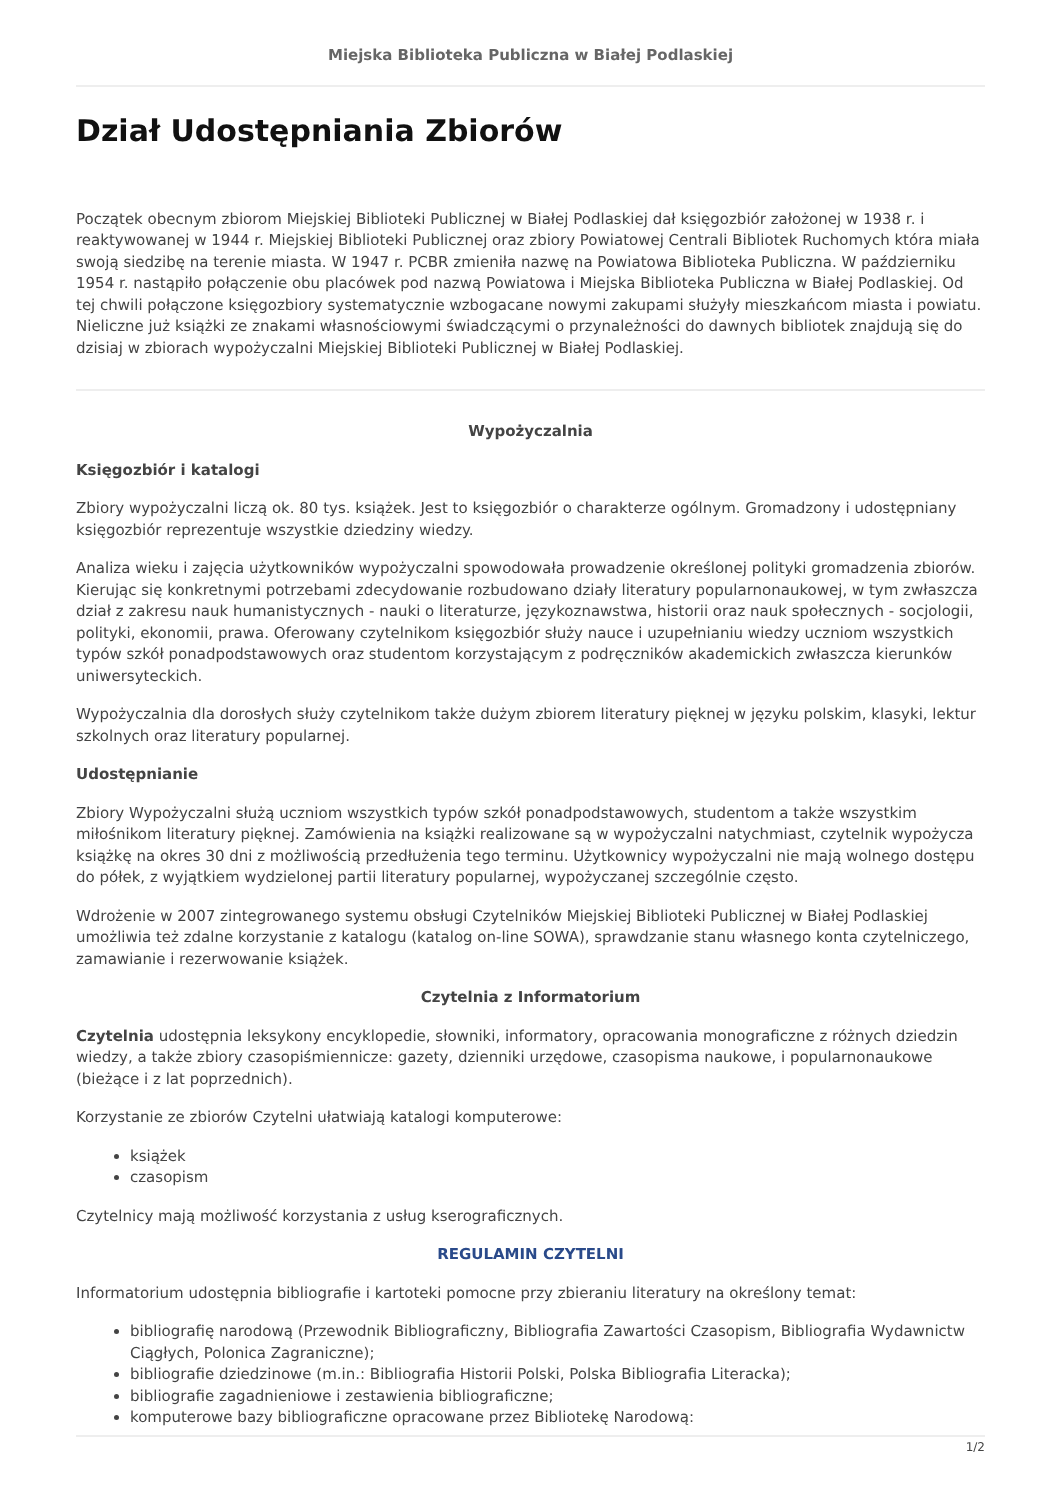Miejska Biblioteka Publiczna w Białej Podlaskiej
Dział Udostępniania Zbiorów
Początek obecnym zbiorom Miejskiej Biblioteki Publicznej w Białej Podlaskiej dał księgozbiór założonej w 1938 r. i reaktywowanej w 1944 r. Miejskiej Biblioteki Publicznej oraz zbiory Powiatowej Centrali Bibliotek Ruchomych która miała swoją siedzibę na terenie miasta. W 1947 r. PCBR zmieniła nazwę na Powiatowa Biblioteka Publiczna. W październiku 1954 r. nastąpiło połączenie obu placówek pod nazwą Powiatowa i Miejska Biblioteka Publiczna w Białej Podlaskiej. Od tej chwili połączone księgozbiory systematycznie wzbogacane nowymi zakupami służyły mieszkańcom miasta i powiatu. Nieliczne już książki ze znakami własnościowymi świadczącymi o przynależności do dawnych bibliotek znajdują się do dzisiaj w zbiorach wypożyczalni Miejskiej Biblioteki Publicznej w Białej Podlaskiej.
Wypożyczalnia
Księgozbiór i katalogi
Zbiory wypożyczalni liczą ok. 80 tys. książek. Jest to księgozbiór o charakterze ogólnym. Gromadzony i udostępniany księgozbiór reprezentuje wszystkie dziedziny wiedzy.
Analiza wieku i zajęcia użytkowników wypożyczalni spowodowała prowadzenie określonej polityki gromadzenia zbiorów. Kierując się konkretnymi potrzebami zdecydowanie rozbudowano działy literatury popularnonaukowej, w tym zwłaszcza dział z zakresu nauk humanistycznych - nauki o literaturze, językoznawstwa, historii oraz nauk społecznych - socjologii, polityki, ekonomii, prawa. Oferowany czytelnikom księgozbiór służy nauce i uzupełnianiu wiedzy uczniom wszystkich typów szkół ponadpodstawowych oraz studentom korzystającym z podręczników akademickich zwłaszcza kierunków uniwersyteckich.
Wypożyczalnia dla dorosłych służy czytelnikom także dużym zbiorem literatury pięknej w języku polskim, klasyki, lektur szkolnych oraz literatury popularnej.
Udostępnianie
Zbiory Wypożyczalni służą uczniom wszystkich typów szkół ponadpodstawowych, studentom a także wszystkim miłośnikom literatury pięknej. Zamówienia na książki realizowane są w wypożyczalni natychmiast, czytelnik wypożycza książkę na okres 30 dni z możliwością przedłużenia tego terminu. Użytkownicy wypożyczalni nie mają wolnego dostępu do półek, z wyjątkiem wydzielonej partii literatury popularnej, wypożyczanej szczególnie często.
Wdrożenie w 2007 zintegrowanego systemu obsługi Czytelników Miejskiej Biblioteki Publicznej w Białej Podlaskiej umożliwia też zdalne korzystanie z katalogu (katalog on-line SOWA), sprawdzanie stanu własnego konta czytelniczego, zamawianie i rezerwowanie książek.
Czytelnia z Informatorium
Czytelnia udostępnia leksykony encyklopedie, słowniki, informatory, opracowania monograficzne z różnych dziedzin wiedzy, a także zbiory czasopiśmiennicze: gazety, dzienniki urzędowe, czasopisma naukowe, i popularnonaukowe (bieżące i z lat poprzednich).
Korzystanie ze zbiorów Czytelni ułatwiają katalogi komputerowe:
książek
czasopism
Czytelnicy mają możliwość korzystania z usług kserograficznych.
REGULAMIN CZYTELNI
Informatorium udostępnia bibliografie i kartoteki pomocne przy zbieraniu literatury na określony temat:
bibliografię narodową (Przewodnik Bibliograficzny, Bibliografia Zawartości Czasopism, Bibliografia Wydawnictw Ciągłych, Polonica Zagraniczne);
bibliografie dziedzinowe (m.in.: Bibliografia Historii Polski, Polska Bibliografia Literacka);
bibliografie zagadnieniowe i zestawienia bibliograficzne;
komputerowe bazy bibliograficzne opracowane przez Bibliotekę Narodową:
1/2